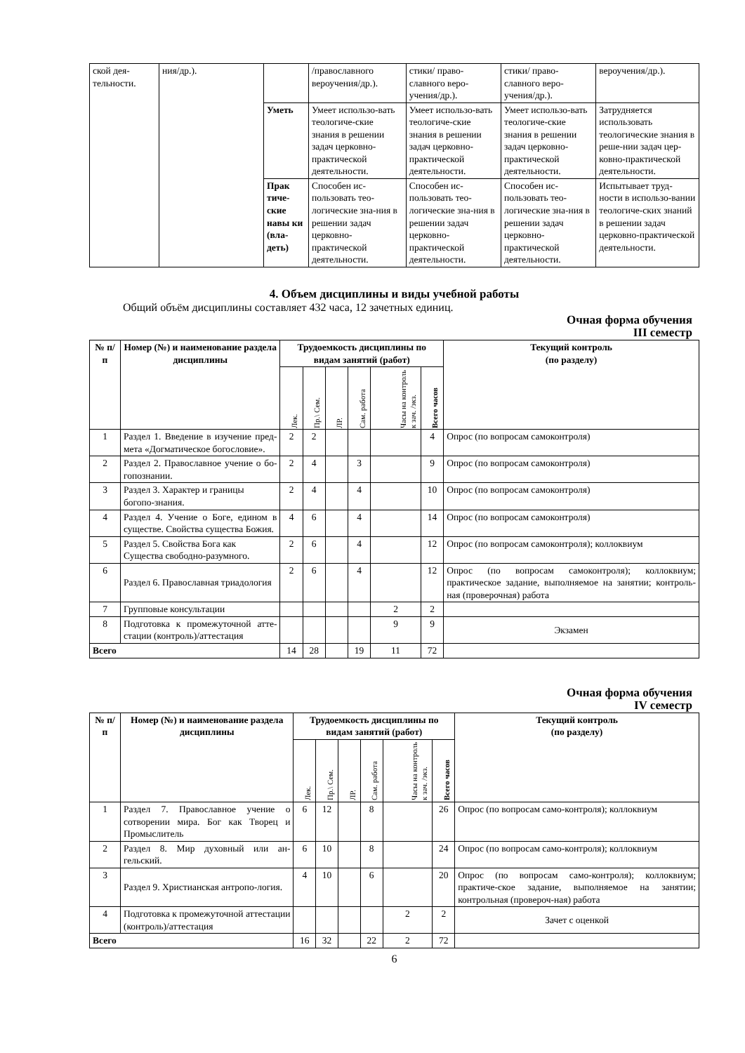| ской дея-тельности. | ния/др.). | | /православного вероучения/др.). | стики/ право-славного веро-учения/др.). | стики/ право-славного веро-учения/др.). | вероучения/др.). |
| | | Уметь | Умеет использо-вать теологиче-ские знания в решении задач церковно-практической деятельности. | Умеет использо-вать теологиче-ские знания в решении задач церковно-практической деятельности. | Умеет использо-вать теологиче-ские знания в решении задач церковно-практической деятельности. | Затрудняется использовать теологические знания в реше-нии задач цер-ковно-практической деятельности. |
| | | Прак тиче-ские навы ки (вла-деть) | Способен ис-пользовать тео-логические зна-ния в решении задач церковно-практической деятельности. | Способен ис-пользовать тео-логические зна-ния в решении задач церковно-практической деятельности. | Способен ис-пользовать тео-логические зна-ния в решении задач церковно-практической деятельности. | Испытывает труд-ности в использо-вании теологиче-ских знаний в решении задач церковно-практической деятельности. |
4. Объем дисциплины и виды учебной работы
Общий объём дисциплины составляет 432 часа, 12 зачетных единиц.
Очная форма обучения
III семестр
| № п/п | Номер (№) и наименование раздела дисциплины | Трудоемкость дисциплины по видам занятий (работ) | | | | | | Текущий контроль (по разделу) |
| --- | --- | --- | --- | --- | --- | --- | --- | --- |
| | | Лек. | Пр.\ Сем. | ЛР. | Сам. работа | Часы на контроль к зач. /экз. | Всего часов | |
| 1 | Раздел 1. Введение в изучение пред-мета «Догматическое богословие». | 2 | 2 | | | | 4 | Опрос (по вопросам самоконтроля) |
| 2 | Раздел 2. Православное учение о бо-гопознании. | 2 | 4 | | 3 | | 9 | Опрос (по вопросам самоконтроля) |
| 3 | Раздел 3. Характер и границы богопо-знания. | 2 | 4 | | 4 | | 10 | Опрос (по вопросам самоконтроля) |
| 4 | Раздел 4. Учение о Боге, едином в существе. Свойства существа Божия. | 4 | 6 | | 4 | | 14 | Опрос (по вопросам самоконтроля) |
| 5 | Раздел 5. Свойства Бога как Существа свободно-разумного. | 2 | 6 | | 4 | | 12 | Опрос (по вопросам самоконтроля); коллоквиум |
| 6 | Раздел 6. Православная триадология | 2 | 6 | | 4 | | 12 | Опрос (по вопросам самоконтроля); коллоквиум; практическое задание, выполняемое на занятии; контроль-ная (проверочная) работа |
| 7 | Групповые консультации | | | | | 2 | 2 | |
| 8 | Подготовка к промежуточной атте-стации (контроль)/аттестация | | | | | 9 | 9 | Экзамен |
| Всего | | 14 | 28 | | 19 | 11 | 72 | |
Очная форма обучения
IV семестр
| № п/п | Номер (№) и наименование раздела дисциплины | Трудоемкость дисциплины по видам занятий (работ) | | | | | | Текущий контроль (по разделу) |
| --- | --- | --- | --- | --- | --- | --- | --- | --- |
| | | Лек. | Пр.\ Сем. | ЛР. | Сам. работа | Часы на контроль к зач. /экз. | Всего часов | |
| 1 | Раздел 7. Православное учение о сотворении мира. Бог как Творец и Промыслитель | 6 | 12 | | 8 | | 26 | Опрос (по вопросам само-контроля); коллоквиум |
| 2 | Раздел 8. Мир духовный или ан-гельский. | 6 | 10 | | 8 | | 24 | Опрос (по вопросам само-контроля); коллоквиум |
| 3 | Раздел 9. Христианская антропо-логия. | 4 | 10 | | 6 | | 20 | Опрос (по вопросам само-контроля); коллоквиум; практиче-ское задание, выполняемое на занятии; контрольная (провероч-ная) работа |
| 4 | Подготовка к промежуточной аттестации (контроль)/аттестация | | | | | 2 | 2 | Зачет с оценкой |
| Всего | | 16 | 32 | | 22 | 2 | 72 | |
6